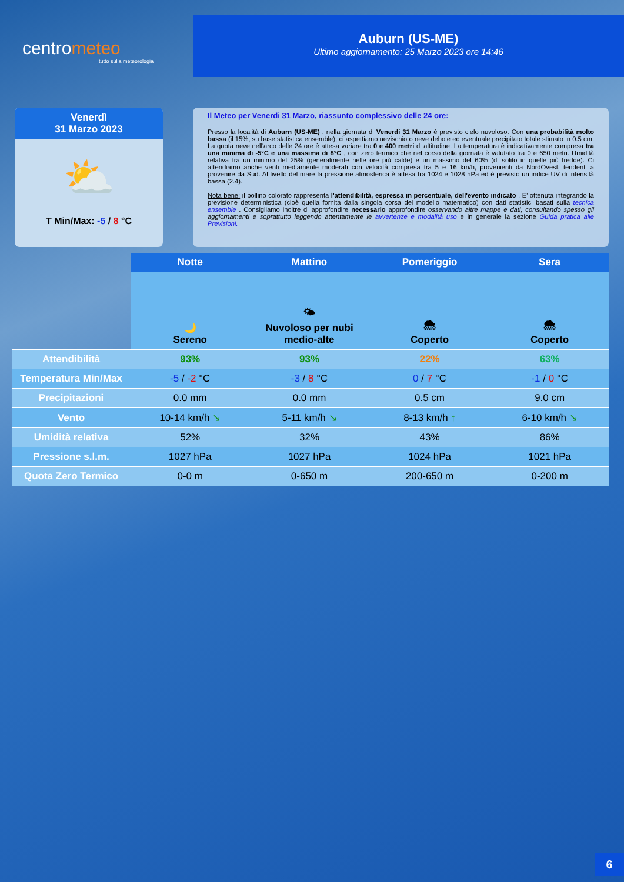centrometeo
tutto sulla meteorologia
Auburn (US-ME)
Ultimo aggiornamento: 25 Marzo 2023 ore 14:46
Venerdì
31 Marzo 2023
⛅
T Min/Max: -5 / 8 °C
Il Meteo per Venerdi 31 Marzo, riassunto complessivo delle 24 ore:
Presso la località di Auburn (US-ME) , nella giornata di Venerdi 31 Marzo è previsto cielo nuvoloso. Con una probabilità molto bassa (il 15%, su base statistica ensemble), ci aspettiamo nevischio o neve debole ed eventuale precipitato totale stimato in 0.5 cm. La quota neve nell'arco delle 24 ore è attesa variare tra 0 e 400 metri di altitudine. La temperatura è indicativamente compresa tra una minima di -5°C e una massima di 8°C , con zero termico che nel corso della giornata è valutato tra 0 e 650 metri. Umidità relativa tra un minimo del 25% (generalmente nelle ore più calde) e un massimo del 60% (di solito in quelle più fredde). Ci attendiamo anche venti mediamente moderati con velocità compresa tra 5 e 16 km/h, provenienti da NordOvest, tendenti a provenire da Sud. Al livello del mare la pressione atmosferica è attesa tra 1024 e 1028 hPa ed è previsto un indice UV di intensità bassa (2.4).
Nota bene: il bollino colorato rappresenta l'attendibilità, espressa in percentuale, dell'evento indicato . E' ottenuta integrando la previsione deterministica (cioè quella fornita dalla singola corsa del modello matematico) con dati statistici basati sulla tecnica ensemble . Consigliamo inoltre di approfondire necessario approfondire osservando altre mappe e dati, consultando spesso gli aggiornamenti e soprattutto leggendo attentamente le avvertenze e modalità uso e in generale la sezione Guida pratica alle Previsioni.
| | Notte | Mattino | Pomeriggio | Sera |
| | 🌙 Sereno | 🌤 Nuvoloso per nubi medio-alte | 🌨 Coperto | 🌨 Coperto |
| Attendibilità | 93% | 93% | 22% | 63% |
| Temperatura Min/Max | -5 / -2 °C | -3 / 8 °C | 0 / 7 °C | -1 / 0 °C |
| Precipitazioni | 0.0 mm | 0.0 mm | 0.5 cm | 9.0 cm |
| Vento | 10-14 km/h ↘ | 5-11 km/h ↘ | 8-13 km/h ↑ | 6-10 km/h ↘ |
| Umidità relativa | 52% | 32% | 43% | 86% |
| Pressione s.l.m. | 1027 hPa | 1027 hPa | 1024 hPa | 1021 hPa |
| Quota Zero Termico | 0-0 m | 0-650 m | 200-650 m | 0-200 m |
6